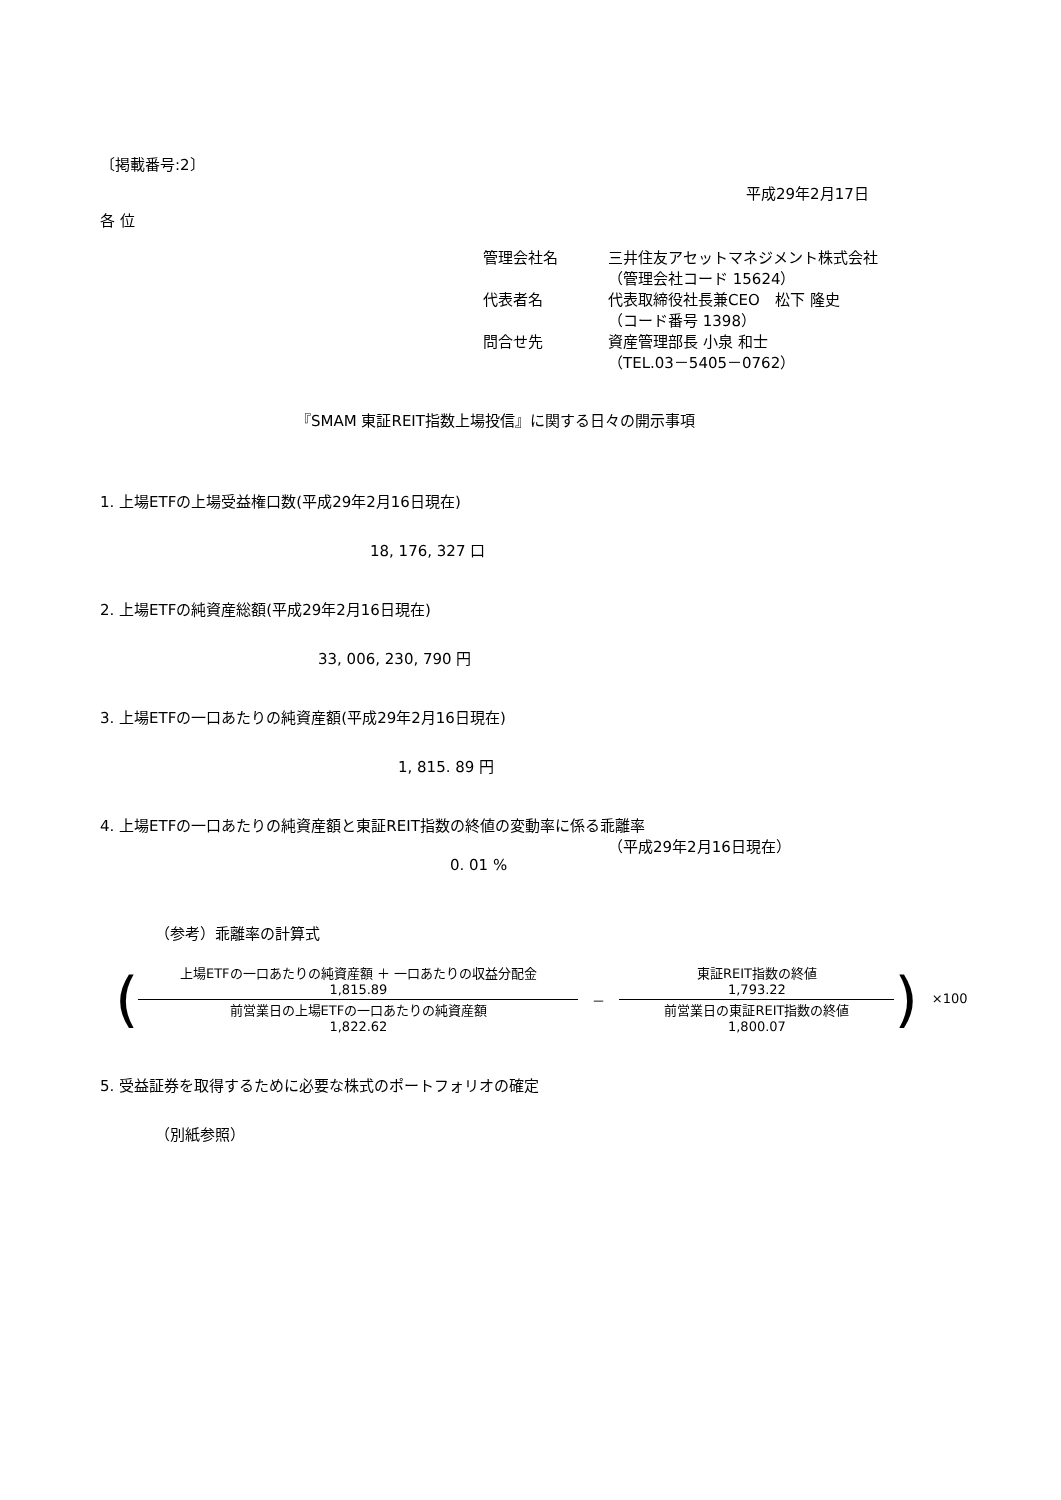〔掲載番号:2〕
平成29年2月17日
各 位
管理会社名
三井住友アセットマネジメント株式会社
（管理会社コード 15624）
代表者名
代表取締役社長兼CEO　松下 隆史
（コード番号 1398）
問合せ先
資産管理部長 小泉 和士
（TEL.03－5405－0762）
『SMAM 東証REIT指数上場投信』に関する日々の開示事項
1. 上場ETFの上場受益権口数(平成29年2月16日現在)
18, 176, 327 口
2. 上場ETFの純資産総額(平成29年2月16日現在)
33, 006, 230, 790 円
3. 上場ETFの一口あたりの純資産額(平成29年2月16日現在)
1, 815. 89 円
4. 上場ETFの一口あたりの純資産額と東証REIT指数の終値の変動率に係る乖離率
（平成29年2月16日現在）
0. 01 %
（参考）乖離率の計算式
(
上場ETFの一口あたりの純資産額 ＋ 一口あたりの収益分配金
1,815.89
前営業日の上場ETFの一口あたりの純資産額
1,822.62
－
東証REIT指数の終値
1,793.22
前営業日の東証REIT指数の終値
1,800.07
) ×100
5. 受益証券を取得するために必要な株式のポートフォリオの確定
（別紙参照）